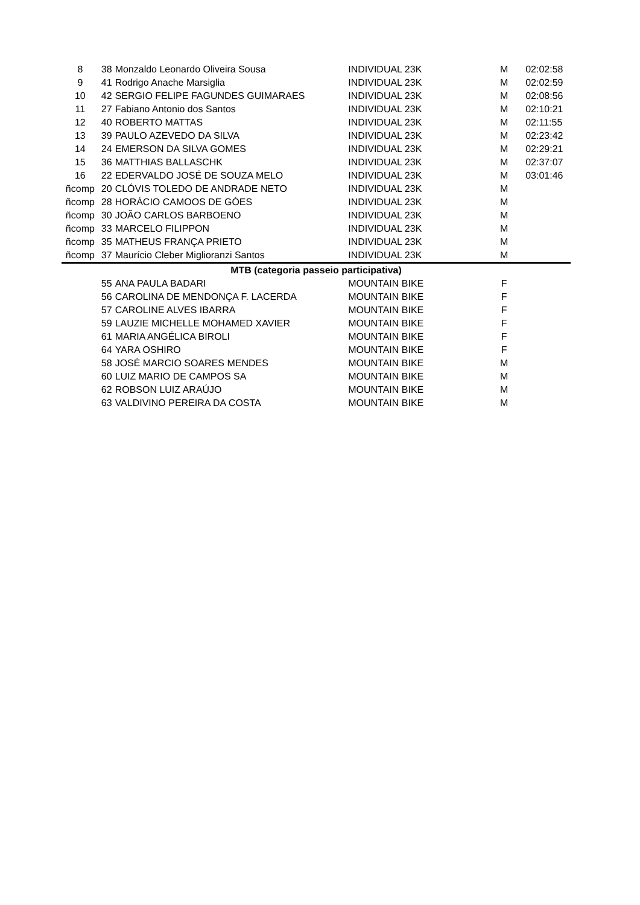| 8 | 38 | Monzaldo Leonardo Oliveira Sousa | INDIVIDUAL 23K | M | 02:02:58 |
| 9 | 41 | Rodrigo Anache Marsiglia | INDIVIDUAL 23K | M | 02:02:59 |
| 10 | 42 | SERGIO FELIPE FAGUNDES GUIMARAES | INDIVIDUAL 23K | M | 02:08:56 |
| 11 | 27 | Fabiano Antonio dos Santos | INDIVIDUAL 23K | M | 02:10:21 |
| 12 | 40 | ROBERTO MATTAS | INDIVIDUAL 23K | M | 02:11:55 |
| 13 | 39 | PAULO AZEVEDO DA SILVA | INDIVIDUAL 23K | M | 02:23:42 |
| 14 | 24 | EMERSON DA SILVA GOMES | INDIVIDUAL 23K | M | 02:29:21 |
| 15 | 36 | MATTHIAS BALLASCHK | INDIVIDUAL 23K | M | 02:37:07 |
| 16 | 22 | EDERVALDO JOSÉ DE SOUZA MELO | INDIVIDUAL 23K | M | 03:01:46 |
| ñcomp | 20 | CLÓVIS TOLEDO DE ANDRADE NETO | INDIVIDUAL 23K | M | |
| ñcomp | 28 | HORÁCIO CAMOOS DE GÓES | INDIVIDUAL 23K | M | |
| ñcomp | 30 | JOÃO CARLOS BARBOENO | INDIVIDUAL 23K | M | |
| ñcomp | 33 | MARCELO FILIPPON | INDIVIDUAL 23K | M | |
| ñcomp | 35 | MATHEUS FRANÇA PRIETO | INDIVIDUAL 23K | M | |
| ñcomp | 37 | Maurício Cleber Miglioranzi Santos | INDIVIDUAL 23K | M | |
| MTB (categoria passeio participativa) | | | | | |
| | 55 | ANA PAULA BADARI | MOUNTAIN BIKE | F | |
| | 56 | CAROLINA DE MENDONÇA F. LACERDA | MOUNTAIN BIKE | F | |
| | 57 | CAROLINE ALVES IBARRA | MOUNTAIN BIKE | F | |
| | 59 | LAUZIE MICHELLE MOHAMED XAVIER | MOUNTAIN BIKE | F | |
| | 61 | MARIA ANGÉLICA BIROLI | MOUNTAIN BIKE | F | |
| | 64 | YARA OSHIRO | MOUNTAIN BIKE | F | |
| | 58 | JOSÉ MARCIO SOARES MENDES | MOUNTAIN BIKE | M | |
| | 60 | LUIZ MARIO DE CAMPOS SA | MOUNTAIN BIKE | M | |
| | 62 | ROBSON LUIZ ARAÚJO | MOUNTAIN BIKE | M | |
| | 63 | VALDIVINO PEREIRA DA COSTA | MOUNTAIN BIKE | M | |